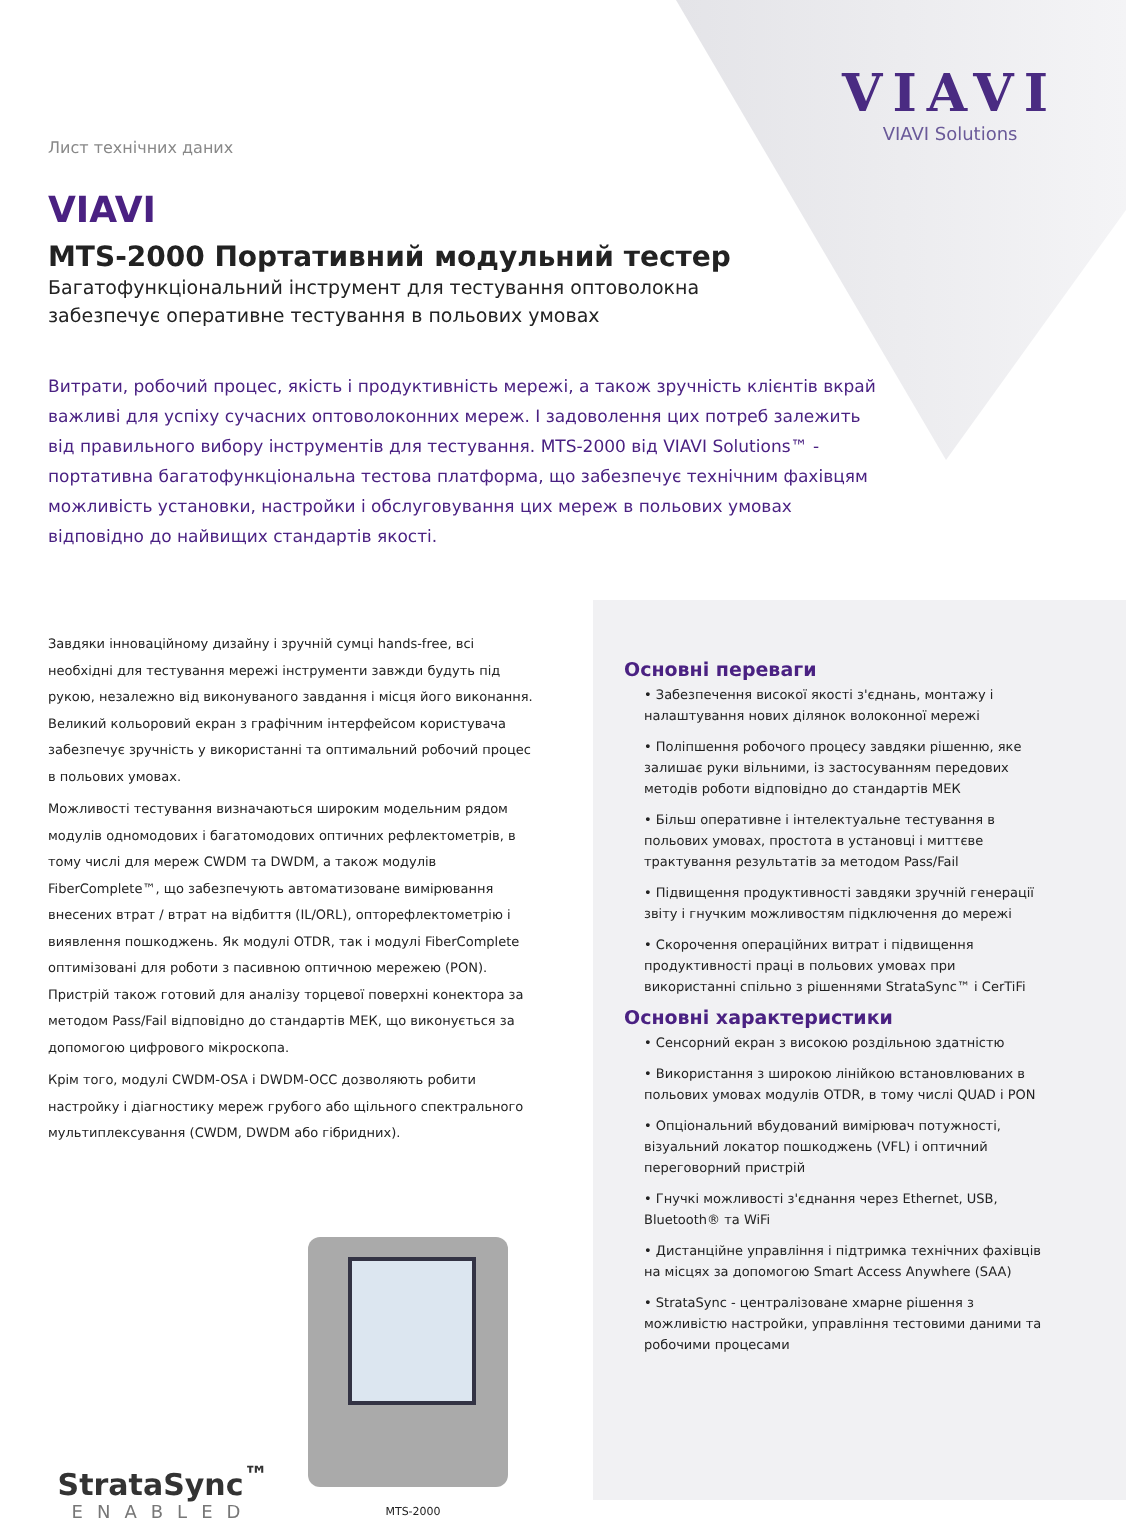VIAVI
VIAVI Solutions
Лист технічних даних
VIAVI
MTS-2000 Портативний модульний тестер
Багатофункціональний інструмент для тестування оптоволокна
забезпечує оперативне тестування в польових умовах
Витрати, робочий процес, якість і продуктивність мережі, а також зручність клієнтів вкрай важливі для успіху сучасних оптоволоконних мереж. І задоволення цих потреб залежить від правильного вибору інструментів для тестування. MTS-2000 від VIAVI Solutions™ - портативна багатофункціональна тестова платформа, що забезпечує технічним фахівцям можливість установки, настройки і обслуговування цих мереж в польових умовах відповідно до найвищих стандартів якості.
Завдяки інноваційному дизайну і зручній сумці hands-free, всі необхідні для тестування мережі інструменти завжди будуть під рукою, незалежно від виконуваного завдання і місця його виконання. Великий кольоровий екран з графічним інтерфейсом користувача забезпечує зручність у використанні та оптимальний робочий процес в польових умовах.
Можливості тестування визначаються широким модельним рядом модулів одномодових і багатомодових оптичних рефлектометрів, в тому числі для мереж CWDM та DWDM, а також модулів FiberComplete™, що забезпечують автоматизоване вимірювання внесених втрат / втрат на відбиття (IL/ORL), опторефлектометрію і виявлення пошкоджень. Як модулі OTDR, так і модулі FiberComplete оптимізовані для роботи з пасивною оптичною мережею (PON). Пристрій також готовий для аналізу торцевої поверхні конектора за методом Pass/Fail відповідно до стандартів МЕК, що виконується за допомогою цифрового мікроскопа.
Крім того, модулі CWDM-OSA і DWDM-OCC дозволяють робити настройку і діагностику мереж грубого або щільного спектрального мультиплексування (CWDM, DWDM або гібридних).
StrataSync<sup>™</sup>
ENABLED
MTS-2000
Основні переваги
• Забезпечення високої якості з'єднань, монтажу і налаштування нових ділянок волоконної мережі
• Поліпшення робочого процесу завдяки рішенню, яке залишає руки вільними, із застосуванням передових методів роботи відповідно до стандартів МЕК
• Більш оперативне і інтелектуальне тестування в польових умовах, простота в установці і миттєве трактування результатів за методом Pass/Fail
• Підвищення продуктивності завдяки зручній генерації звіту і гнучким можливостям підключення до мережі
• Скорочення операційних витрат і підвищення продуктивності праці в польових умовах при використанні спільно з рішеннями StrataSync™ і CerTiFi
Основні характеристики
• Сенсорний екран з високою роздільною здатністю
• Використання з широкою лінійкою встановлюваних в польових умовах модулів OTDR, в тому числі QUAD і PON
• Опціональний вбудований вимірювач потужності, візуальний локатор пошкоджень (VFL) і оптичний переговорний пристрій
• Гнучкі можливості з'єднання через Ethernet, USB, Bluetooth® та WiFi
• Дистанційне управління і підтримка технічних фахівців на місцях за допомогою Smart Access Anywhere (SAA)
• StrataSync - централізоване хмарне рішення з можливістю настройки, управління тестовими даними та робочими процесами